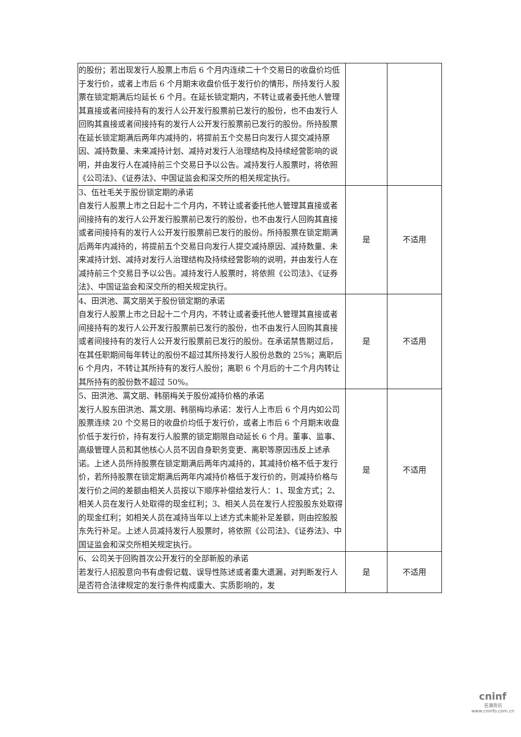| 的股份；若出现发行人股票上市后 6 个月内连续二十个交易日的收盘价均低于发行价，或者上市后 6 个月期末收盘价低于发行价的情形，所持发行人股票在锁定期满后均延长 6 个月。在延长锁定期内，不转让或者委托他人管理其直接或者间接持有的发行人公开发行股票前已发行的股份，也不由发行人回购其直接或者间接持有的发行人公开发行股票前已发行的股份。所持股票在延长锁定期满后两年内减持的，将提前五个交易日向发行人提交减持原因、减持数量、未来减持计划、减持对发行人治理结构及持续经营影响的说明，并由发行人在减持前三个交易日予以公告。减持发行人股票时，将依照《公司法》、《证券法》、中国证监会和深交所的相关规定执行。 | | |
| 3、伍社毛关于股份锁定期的承诺 自发行人股票上市之日起十二个月内，不转让或者委托他人管理其直接或者间接持有的发行人公开发行股票前已发行的股份，也不由发行人回购其直接或者间接持有的发行人公开发行股票前已发行的股份。所持股票在锁定期满后两年内减持的，将提前五个交易日向发行人提交减持原因、减持数量、未来减持计划、减持对发行人治理结构及持续经营影响的说明，并由发行人在减持前三个交易日予以公告。减持发行人股票时，将依照《公司法》、《证券法》、中国证监会和深交所的相关规定执行。 | 是 | 不适用 |
| 4、田洪池、蒿文朋关于股份锁定期的承诺 自发行人股票上市之日起十二个月内，不转让或者委托他人管理其直接或者间接持有的发行人公开发行股票前已发行的股份，也不由发行人回购其直接或者间接持有的发行人公开发行股票前已发行的股份。在承诺禁售期过后，在其任职期间每年转让的股份不超过其所持发行人股份总数的 25%；离职后 6 个月内，不转让其所持有的发行人股份；离职 6 个月后的十二个月内转让其所持有的股份数不超过 50%。 | 是 | 不适用 |
| 5、田洪池、蒿文朋、韩丽梅关于股份减持价格的承诺 发行人股东田洪池、蒿文朋、韩丽梅均承诺：发行人上市后 6 个月内如公司股票连续 20 个交易日的收盘价均低于发行价，或者上市后 6 个月期末收盘价低于发行价，持有发行人股票的锁定期限自动延长 6 个月。董事、监事、高级管理人员和其他核心人员不因自身职务变更、离职等原因违反上述承诺。上述人员所持股票在锁定期满后两年内减持的，其减持价格不低于发行价，若所持股票在锁定期满后两年内减持价格低于发行价的，则减持价格与发行价之间的差额由相关人员按以下顺序补偿给发行人：1、现金方式；2、相关人员在发行人处取得的现金红利；3、相关人员在发行人控股股东处取得的现金红利；如相关人员在减持当年以上述方式未能补足差额，则由控股股东先行补足。上述人员减持发行人股票时，将依照《公司法》、《证券法》、中国证监会和深交所相关规定执行。 | 是 | 不适用 |
| 6、公司关于回购首次公开发行的全部新股的承诺 若发行人招股意向书有虚假记载、误导性陈述或者重大遗漏，对判断发行人是否符合法律规定的发行条件构成重大、实质影响的，发 | 是 | 不适用 |
cninf
巨潮资讯
www.cninfo.com.cn